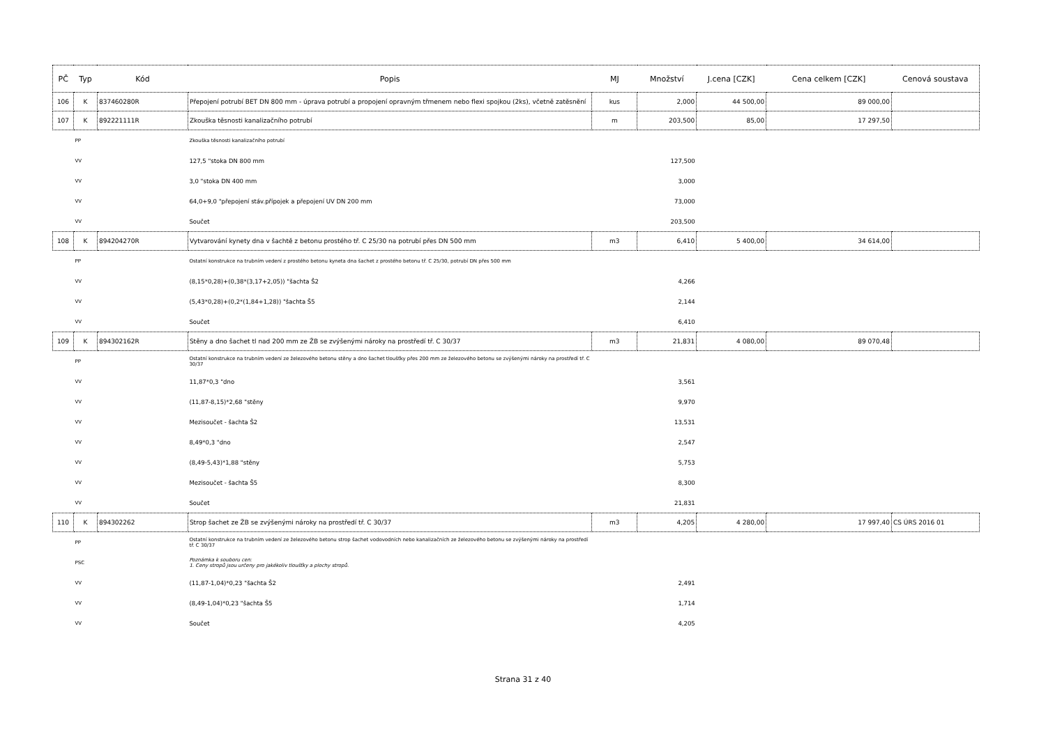| PČ | Typ | Kód | Popis | MJ | Množství | J.cena [CZK] | Cena celkem [CZK] | Cenová soustava |
| --- | --- | --- | --- | --- | --- | --- | --- | --- |
| 106 | K | 837460280R | Přepojení potrubí BET DN 800 mm - úprava potrubí a propojení opravným třmenem nebo flexi spojkou (2ks), včetně zatěsnění | kus | 2,000 | 44 500,00 | 89 000,00 | |
| 107 | K | 892221111R | Zkouška těsnosti kanalizačního potrubí | m | 203,500 | 85,00 | 17 297,50 | |
| | PP | | Zkouška těsnosti kanalizačního potrubí | | | | | |
| | VV | | 127,5 "stoka DN 800 mm | | 127,500 | | | |
| | VV | | 3,0 "stoka DN 400 mm | | 3,000 | | | |
| | VV | | 64,0+9,0 "přepojení stáv.přípojek a přepojení UV DN 200 mm | | 73,000 | | | |
| | VV | | Součet | | 203,500 | | | |
| 108 | K | 894204270R | Vytvarování kynety dna v šachtě z betonu prostého tř. C 25/30 na potrubí přes DN 500 mm | m3 | 6,410 | 5 400,00 | 34 614,00 | |
| | PP | | Ostatní konstrukce na trubním vedení z prostého betonu kyneta dna šachet z prostého betonu tř. C 25/30, potrubí DN přes 500 mm | | | | | |
| | VV | | (8,15*0,28)+(0,38*(3,17+2,05)) "šachta Š2 | | 4,266 | | | |
| | VV | | (5,43*0,28)+(0,2*(1,84+1,28)) "šachta Š5 | | 2,144 | | | |
| | VV | | Součet | | 6,410 | | | |
| 109 | K | 894302162R | Stěny a dno šachet tl nad 200 mm ze ŽB se zvýšenými nároky na prostředí tř. C 30/37 | m3 | 21,831 | 4 080,00 | 89 070,48 | |
| | PP | | Ostatní konstrukce na trubním vedení ze železového betonu stěny a dno šachet tloušťky přes 200 mm ze železového betonu se zvýšenými nároky na prostředí tř. C 30/37 | | | | | |
| | VV | | 11,87*0,3 "dno | | 3,561 | | | |
| | VV | | (11,87-8,15)*2,68 "stěny | | 9,970 | | | |
| | VV | | Mezisoučet - šachta Š2 | | 13,531 | | | |
| | VV | | 8,49*0,3 "dno | | 2,547 | | | |
| | VV | | (8,49-5,43)*1,88 "stěny | | 5,753 | | | |
| | VV | | Mezisoučet - šachta Š5 | | 8,300 | | | |
| | VV | | Součet | | 21,831 | | | |
| 110 | K | 894302262 | Strop šachet ze ŽB se zvýšenými nároky na prostředí tř. C 30/37 | m3 | 4,205 | 4 280,00 | 17 997,40 | CS ÚRS 2016 01 |
| | PP | | Ostatní konstrukce na trubním vedení ze železového betonu strop šachet vodovodních nebo kanalizačních ze železového betonu se zvýšenými nároky na prostředí tř. C 30/37 | | | | | |
| | PSC | | Poznámka k souboru cen: 1. Ceny stropů jsou určeny pro jakékoliv tloušťky a plochy stropů. | | | | | |
| | VV | | (11,87-1,04)*0,23 "šachta Š2 | | 2,491 | | | |
| | VV | | (8,49-1,04)*0,23 "šachta Š5 | | 1,714 | | | |
| | VV | | Součet | | 4,205 | | | |
Strana 31 z 40